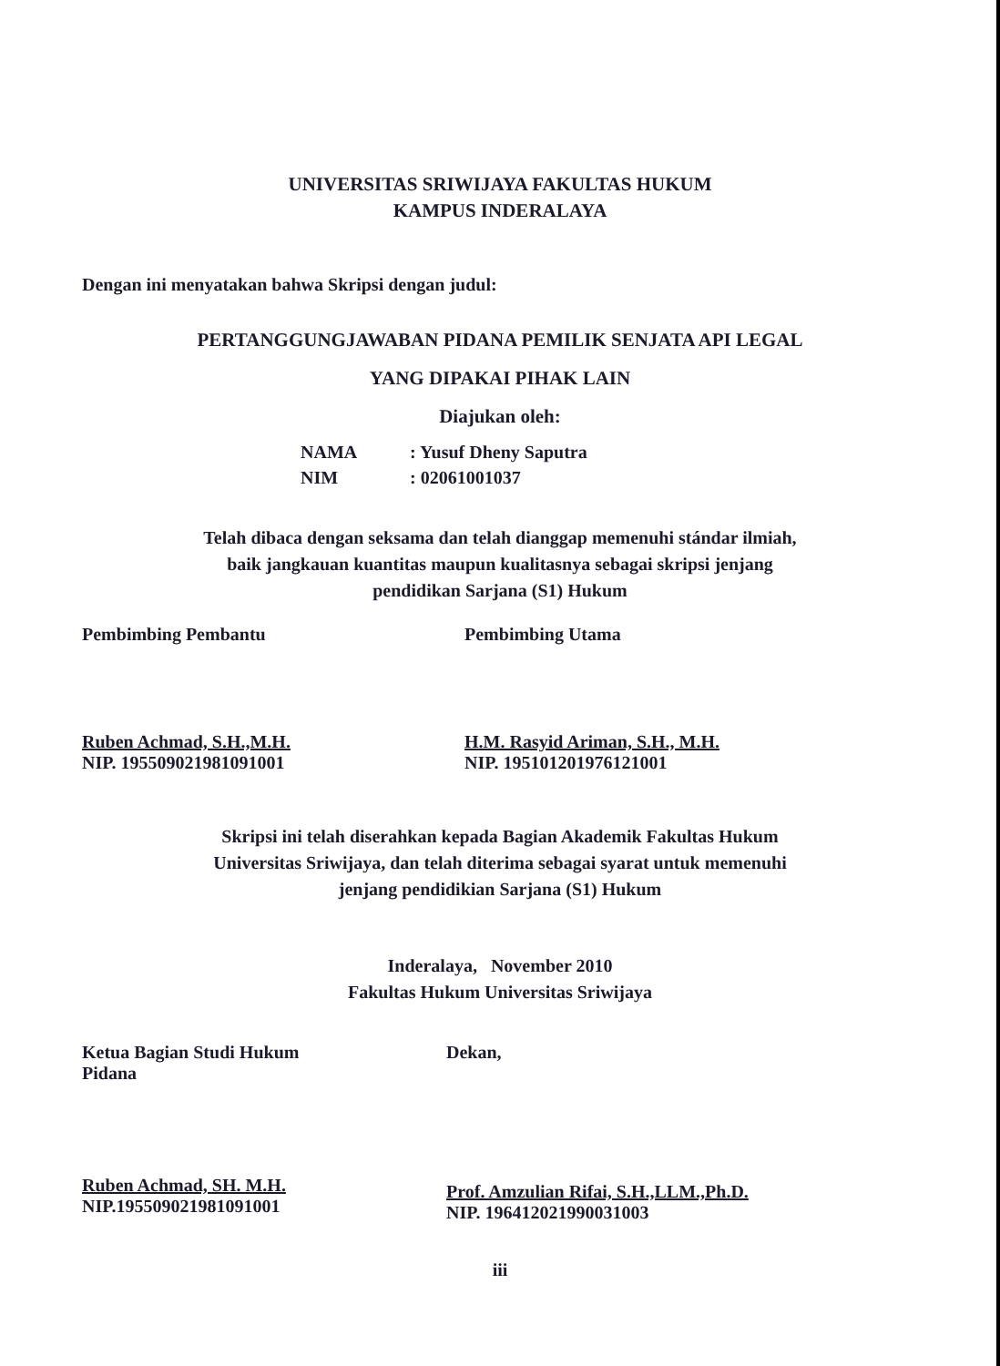UNIVERSITAS SRIWIJAYA FAKULTAS HUKUM
KAMPUS INDERALAYA
Dengan ini menyatakan bahwa Skripsi dengan judul:
PERTANGGUNGJAWABAN PIDANA PEMILIK SENJATA API LEGAL
YANG DIPAKAI PIHAK LAIN
Diajukan oleh:
NAMA: Yusuf Dheny Saputra
NIM: 02061001037
Telah dibaca dengan seksama dan telah dianggap memenuhi stándar ilmiah,
baik jangkauan kuantitas maupun kualitasnya sebagai skripsi jenjang
pendidikan Sarjana (S1) Hukum
Pembimbing Pembantu
Ruben Achmad, S.H.,M.H.
NIP. 195509021981091001
Pembimbing Utama
H.M. Rasyid Ariman, S.H., M.H.
NIP. 195101201976121001
Skripsi ini telah diserahkan kepada Bagian Akademik Fakultas Hukum
Universitas Sriwijaya, dan telah diterima sebagai syarat untuk memenuhi
jenjang pendidikian Sarjana (S1) Hukum
Inderalaya, November 2010
Fakultas Hukum Universitas Sriwijaya
Ketua Bagian Studi Hukum
Pidana
Ruben Achmad, SH. M.H.
NIP.195509021981091001
Dekan,
Prof. Amzulian Rifai, S.H.,LLM.,Ph.D.
NIP. 196412021990031003
iii